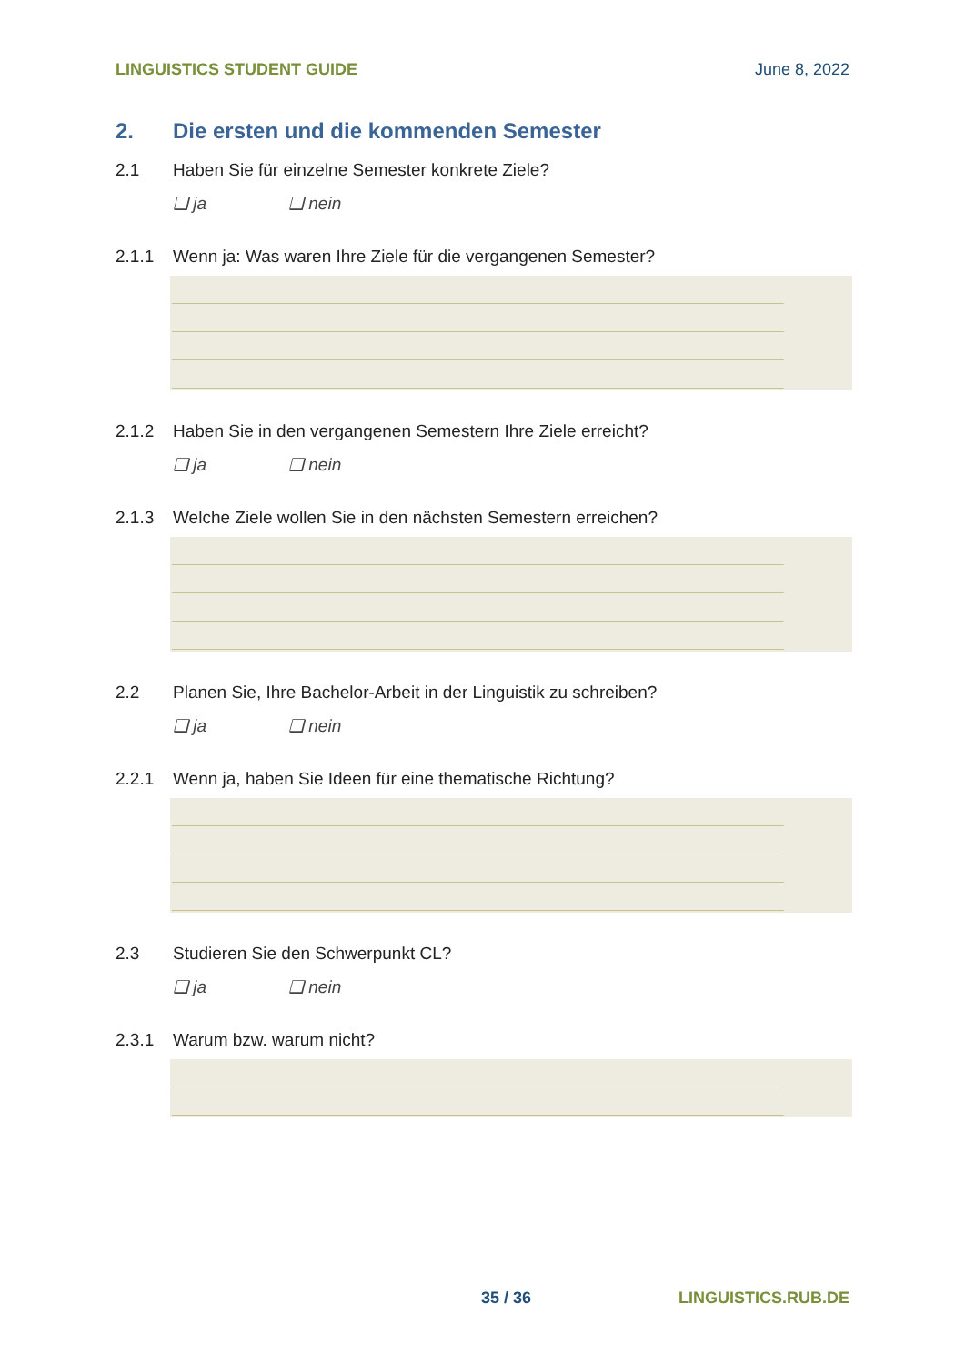LINGUISTICS STUDENT GUIDE June 8, 2022
2. Die ersten und die kommenden Semester
2.1 Haben Sie für einzelne Semester konkrete Ziele?
❑ ja ❑ nein
2.1.1 Wenn ja: Was waren Ihre Ziele für die vergangenen Semester?
2.1.2 Haben Sie in den vergangenen Semestern Ihre Ziele erreicht?
❑ ja ❑ nein
2.1.3 Welche Ziele wollen Sie in den nächsten Semestern erreichen?
2.2 Planen Sie, Ihre Bachelor-Arbeit in der Linguistik zu schreiben?
❑ ja ❑ nein
2.2.1 Wenn ja, haben Sie Ideen für eine thematische Richtung?
2.3 Studieren Sie den Schwerpunkt CL?
❑ ja ❑ nein
2.3.1 Warum bzw. warum nicht?
35 / 36 LINGUISTICS.RUB.DE